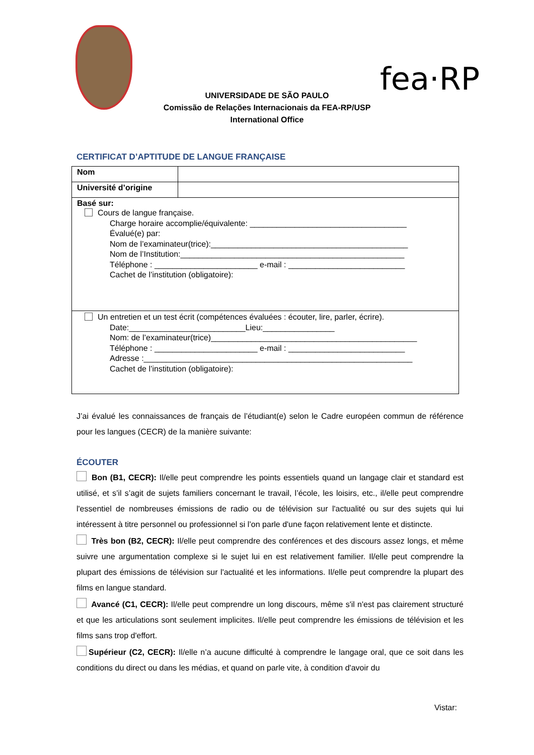fea·RP
UNIVERSIDADE DE SÃO PAULO
Comissão de Relações Internacionais da FEA-RP/USP
International Office
CERTIFICAT D’APTITUDE DE LANGUE FRANÇAISE
| Nom | |
| Université d’origine | |
| Basé sur: Cours de langue française. Charge horaire accomplie/équivalente: ___________________________________ Évalué(e) par: Nom de l’examinateur(trice):____________________________________________ Nom de l’Institution:__________________________________________________ Téléphone : _______________________ e-mail : __________________________ Cachet de l’institution (obligatoire): | |
| Un entretien et un test écrit (compétences évaluées : écouter, lire, parler, écrire). Date:__________________________Lieu:________________ Nom: de l’examinateur(trice)______________________________________________ Téléphone : _______________________ e-mail : __________________________ Adresse :____________________________________________________________ Cachet de l’institution (obligatoire): | |
J’ai évalué les connaissances de français de l’étudiant(e) selon le Cadre européen commun de référence pour les langues (CECR) de la manière suivante:
ÉCOUTER
Bon (B1, CECR): Il/elle peut comprendre les points essentiels quand un langage clair et standard est utilisé, et s’il s’agit de sujets familiers concernant le travail, l’école, les loisirs, etc., il/elle peut comprendre l'essentiel de nombreuses émissions de radio ou de télévision sur l'actualité ou sur des sujets qui lui intéressent à titre personnel ou professionnel si l’on parle d'une façon relativement lente et distincte.
Très bon (B2, CECR): Il/elle peut comprendre des conférences et des discours assez longs, et même suivre une argumentation complexe si le sujet lui en est relativement familier. Il/elle peut comprendre la plupart des émissions de télévision sur l'actualité et les informations. Il/elle peut comprendre la plupart des films en langue standard.
Avancé (C1, CECR): Il/elle peut comprendre un long discours, même s'il n'est pas clairement structuré et que les articulations sont seulement implicites. Il/elle peut comprendre les émissions de télévision et les films sans trop d'effort.
Supérieur (C2, CECR): Il/elle n’a aucune difficulté à comprendre le langage oral, que ce soit dans les conditions du direct ou dans les médias, et quand on parle vite, à condition d'avoir du
Vistar: